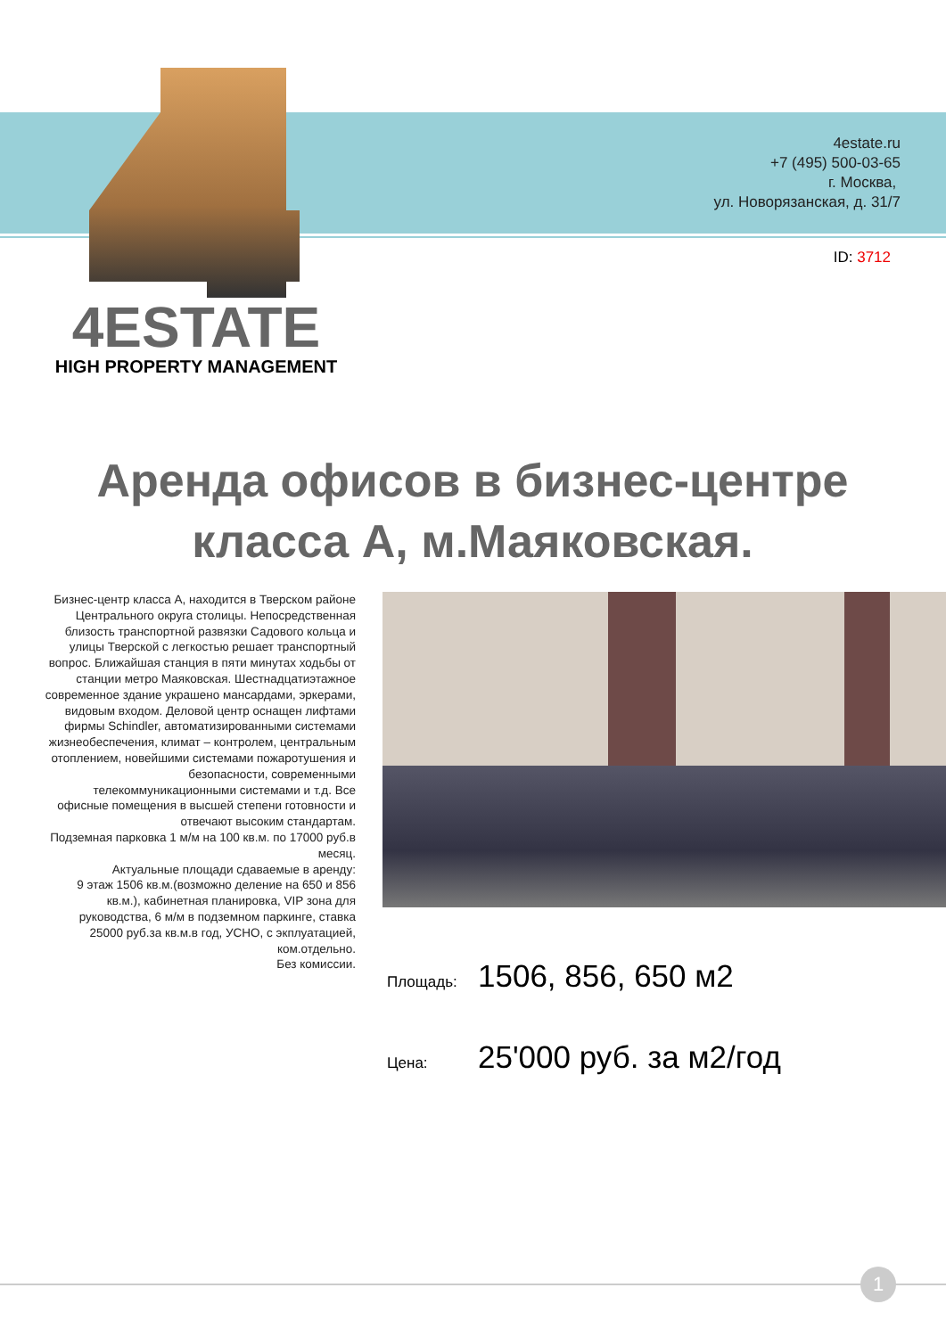4estate.ru
+7 (495) 500-03-65
г. Москва,
ул. Новорязанская, д. 31/7
ID: 3712
4ESTATE
HIGH PROPERTY MANAGEMENT
Аренда офисов в бизнес-центре класса А, м.Маяковская.
Бизнес-центр класса А, находится в Тверском районе Центрального округа столицы. Непосредственная близость транспортной развязки Садового кольца и улицы Тверской с легкостью решает транспортный вопрос. Ближайшая станция в пяти минутах ходьбы от станции метро Маяковская. Шестнадцатиэтажное современное здание украшено мансардами, эркерами, видовым входом. Деловой центр оснащен лифтами фирмы Schindler, автоматизированными системами жизнеобеспечения, климат – контролем, центральным отоплением, новейшими системами пожаротушения и безопасности, современными телекоммуникационными системами и т.д. Все офисные помещения в высшей степени готовности и отвечают высоким стандартам.
Подземная парковка 1 м/м на 100 кв.м. по 17000 руб.в месяц.
Актуальные площади сдаваемые в аренду:
9 этаж 1506 кв.м.(возможно деление на 650 и 856 кв.м.), кабинетная планировка, VIP зона для руководства, 6 м/м в подземном паркинге, ставка 25000 руб.за кв.м.в год, УСНО, с экплуатацией, ком.отдельно.
Без комиссии.
Площадь: 1506, 856, 650 м2
Цена: 25'000 руб. за м2/год
1